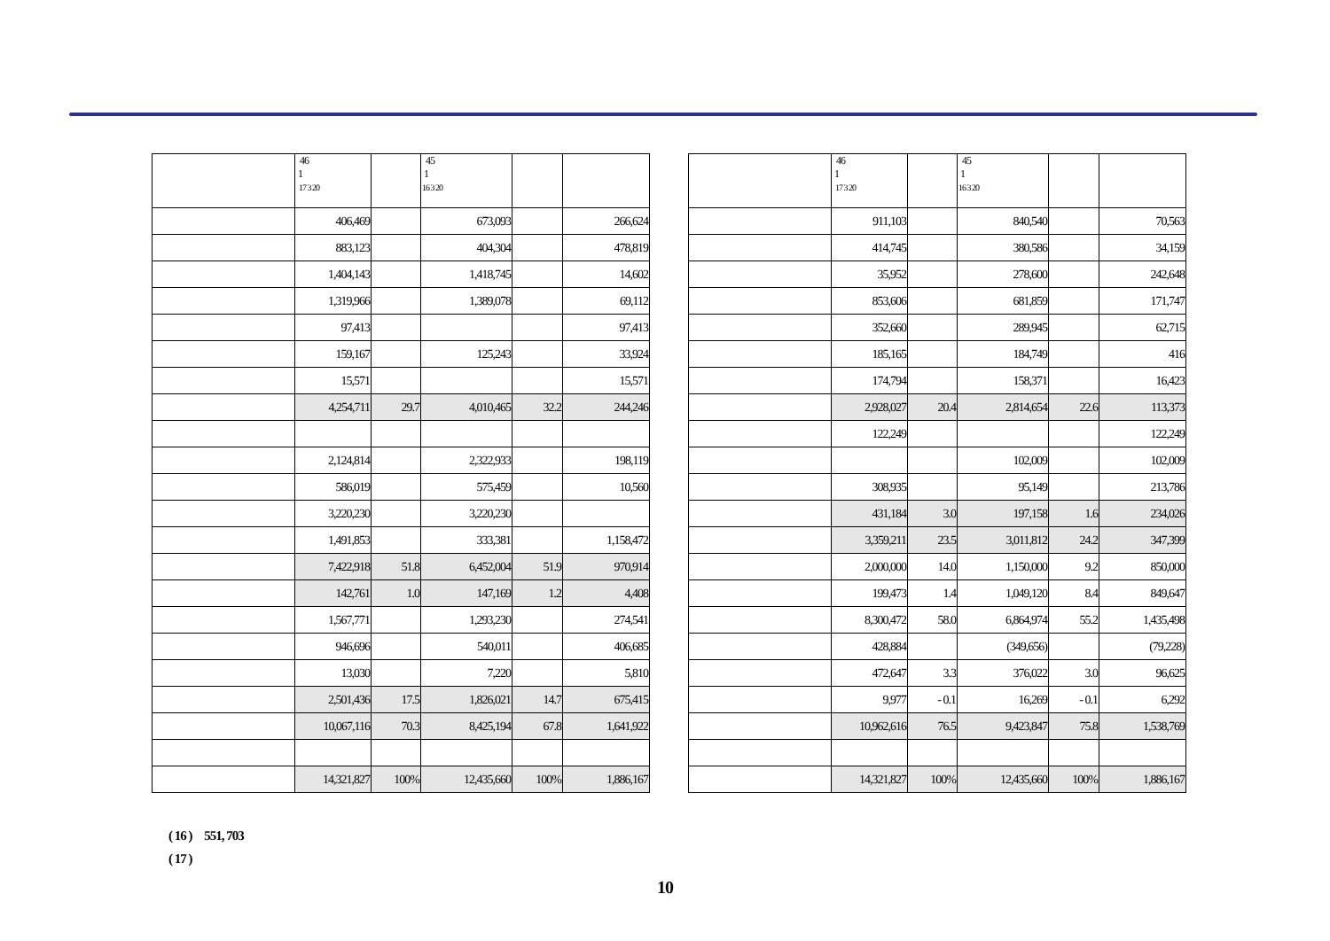| | 46 1 17 3 20 | | 45 1 16 3 20 | | |
| | 406,469 | | 673,093 | | 266,624 |
| | 883,123 | | 404,304 | | 478,819 |
| | 1,404,143 | | 1,418,745 | | 14,602 |
| | 1,319,966 | | 1,389,078 | | 69,112 |
| | 97,413 | | | | 97,413 |
| | 159,167 | | 125,243 | | 33,924 |
| | 15,571 | | | | 15,571 |
| | 4,254,711 | 29.7 | 4,010,465 | 32.2 | 244,246 |
| | 2,124,814 | | 2,322,933 | | 198,119 |
| | 586,019 | | 575,459 | | 10,560 |
| | 3,220,230 | | 3,220,230 | | |
| | 1,491,853 | | 333,381 | | 1,158,472 |
| | 7,422,918 | 51.8 | 6,452,004 | 51.9 | 970,914 |
| | 142,761 | 1.0 | 147,169 | 1.2 | 4,408 |
| | 1,567,771 | | 1,293,230 | | 274,541 |
| | 946,696 | | 540,011 | | 406,685 |
| | 13,030 | | 7,220 | | 5,810 |
| | 2,501,436 | 17.5 | 1,826,021 | 14.7 | 675,415 |
| | 10,067,116 | 70.3 | 8,425,194 | 67.8 | 1,641,922 |
| | 14,321,827 | 100% | 12,435,660 | 100% | 1,886,167 |
| | 46 1 17 3 20 | | 45 1 16 3 20 | | |
| | 911,103 | | 840,540 | | 70,563 |
| | 414,745 | | 380,586 | | 34,159 |
| | 35,952 | | 278,600 | | 242,648 |
| | 853,606 | | 681,859 | | 171,747 |
| | 352,660 | | 289,945 | | 62,715 |
| | 185,165 | | 184,749 | | 416 |
| | 174,794 | | 158,371 | | 16,423 |
| | 2,928,027 | 20.4 | 2,814,654 | 22.6 | 113,373 |
| | 122,249 | | | | 122,249 |
| | | | 102,009 | | 102,009 |
| | 308,935 | | 95,149 | | 213,786 |
| | 431,184 | 3.0 | 197,158 | 1.6 | 234,026 |
| | 3,359,211 | 23.5 | 3,011,812 | 24.2 | 347,399 |
| | 2,000,000 | 14.0 | 1,150,000 | 9.2 | 850,000 |
| | 199,473 | 1.4 | 1,049,120 | 8.4 | 849,647 |
| | 8,300,472 | 58.0 | 6,864,974 | 55.2 | 1,435,498 |
| | 428,884 | | (349,656) | | (79,228) |
| | 472,647 | 3.3 | 376,022 | 3.0 | 96,625 |
| | 9,977 | - 0.1 | 16,269 | - 0.1 | 6,292 |
| | 10,962,616 | 76.5 | 9,423,847 | 75.8 | 1,538,769 |
| | 14,321,827 | 100% | 12,435,660 | 100% | 1,886,167 |
( 16 ) 551, 703
( 17 )
10